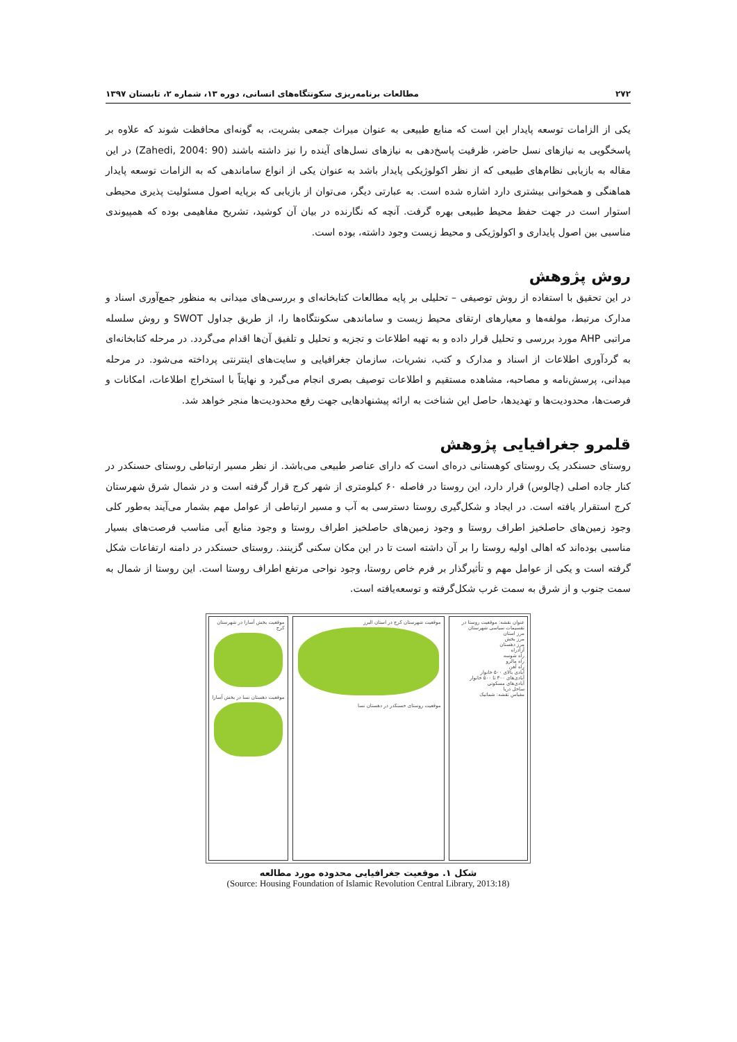۲۷۲ مطالعات برنامه‌ریزی سکونتگاه‌های انسانی، دوره ۱۳، شماره ۲، تابستان ۱۳۹۷
یکی از الزامات توسعه پایدار این است که منابع طبیعی به عنوان میراث جمعی بشریت، به گونه‌ای محافظت شوند که علاوه بر پاسخگویی به نیازهای نسل حاضر، ظرفیت پاسخ‌دهی به نیازهای نسل‌های آینده را نیز داشته باشند (Zahedi, 2004: 90) در این مقاله به بازیابی نظام‌های طبیعی که از نظر اکولوژیکی پایدار باشد به عنوان یکی از انواع ساماندهی که به الزامات توسعه پایدار هماهنگی و همخوانی بیشتری دارد اشاره شده است. به عبارتی دیگر، می‌توان از بازیابی که برپایه اصول مسئولیت پذیری محیطی استوار است در جهت حفظ محیط طبیعی بهره گرفت. آنچه که نگارنده در بیان آن کوشید، تشریح مفاهیمی بوده که همپیوندی مناسبی بین اصول پایداری و اکولوژیکی و محیط زیست وجود داشته، بوده است.
روش پژوهش
در این تحقیق با استفاده از روش توصیفی – تحلیلی بر پایه مطالعات کتابخانه‌ای و بررسی‌های میدانی به منظور جمع‌آوری اسناد و مدارک مرتبط، مولفه‌ها و معیارهای ارتقای محیط زیست و ساماندهی سکونتگاه‌ها را، از طریق جداول SWOT و روش سلسله مراتبی AHP مورد بررسی و تحلیل قرار داده و به تهیه اطلاعات و تجزیه و تحلیل و تلفیق آن‌ها اقدام می‌گردد. در مرحله کتابخانه‌ای به گردآوری اطلاعات از اسناد و مدارک و کتب، نشریات، سازمان جغرافیایی و سایت‌های اینترنتی پرداخته می‌شود. در مرحله میدانی، پرسش‌نامه و مصاحبه، مشاهده مستقیم و اطلاعات توصیف بصری انجام می‌گیرد و نهایتاً با استخراج اطلاعات، امکانات و فرصت‌ها، محدودیت‌ها و تهدیدها، حاصل این شناخت به ارائه پیشنهادهایی جهت رفع محدودیت‌ها منجر خواهد شد.
قلمرو جغرافیایی پژوهش
روستای حسنکدر یک روستای کوهستانی دره‌ای است که دارای عناصر طبیعی می‌باشد. از نظر مسیر ارتباطی روستای حسنکدر در کنار جاده اصلی (چالوس) قرار دارد، این روستا در فاصله ۶۰ کیلومتری از شهر کرج قرار گرفته است و در شمال شرق شهرستان کرج استقرار یافته است. در ایجاد و شکل‌گیری روستا دسترسی به آب و مسیر ارتباطی از عوامل مهم بشمار می‌آیند به‌طور کلی وجود زمین‌های حاصلخیز اطراف روستا و وجود زمین‌های حاصلخیز اطراف روستا و وجود منابع آبی مناسب فرصت‌های بسیار مناسبی بوده‌اند که اهالی اولیه روستا را بر آن داشته است تا در این مکان سکنی گزینند. روستای حسنکدر در دامنه ارتفاعات شکل گرفته است و یکی از عوامل مهم و تأثیرگذار بر فرم خاص روستا، وجود نواحی مرتفع اطراف روستا است. این روستا از شمال به سمت جنوب و از شرق به سمت غرب شکل‌گرفته و توسعه‌یافته است.
موقعیت بخش آسارا در شهرستان کرج
موقعیت دهستان نسا در بخش آسارا
موقعیت شهرستان کرج در استان البرز
موقعیت روستای حسنکدر در دهستان نسا
عنوان نقشه: موقعیت روستا در تقسیمات سیاسی شهرستان
مرز استان
مرز بخش
مرز دهستان
آزادراه
راه شوسه
راه مالرو
راه آهن
آبادی بالای ۵۰۰ خانوار
آبادی‌های ۳۰۰ تا ۵۰۰ خانوار
آبادی‌های مسکونی
ساحل دریا
مقیاس نقشه: شماتیک
شکل ۱. موقعیت جغرافیایی محدوده مورد مطالعه
(Source: Housing Foundation of Islamic Revolution Central Library, 2013:18)